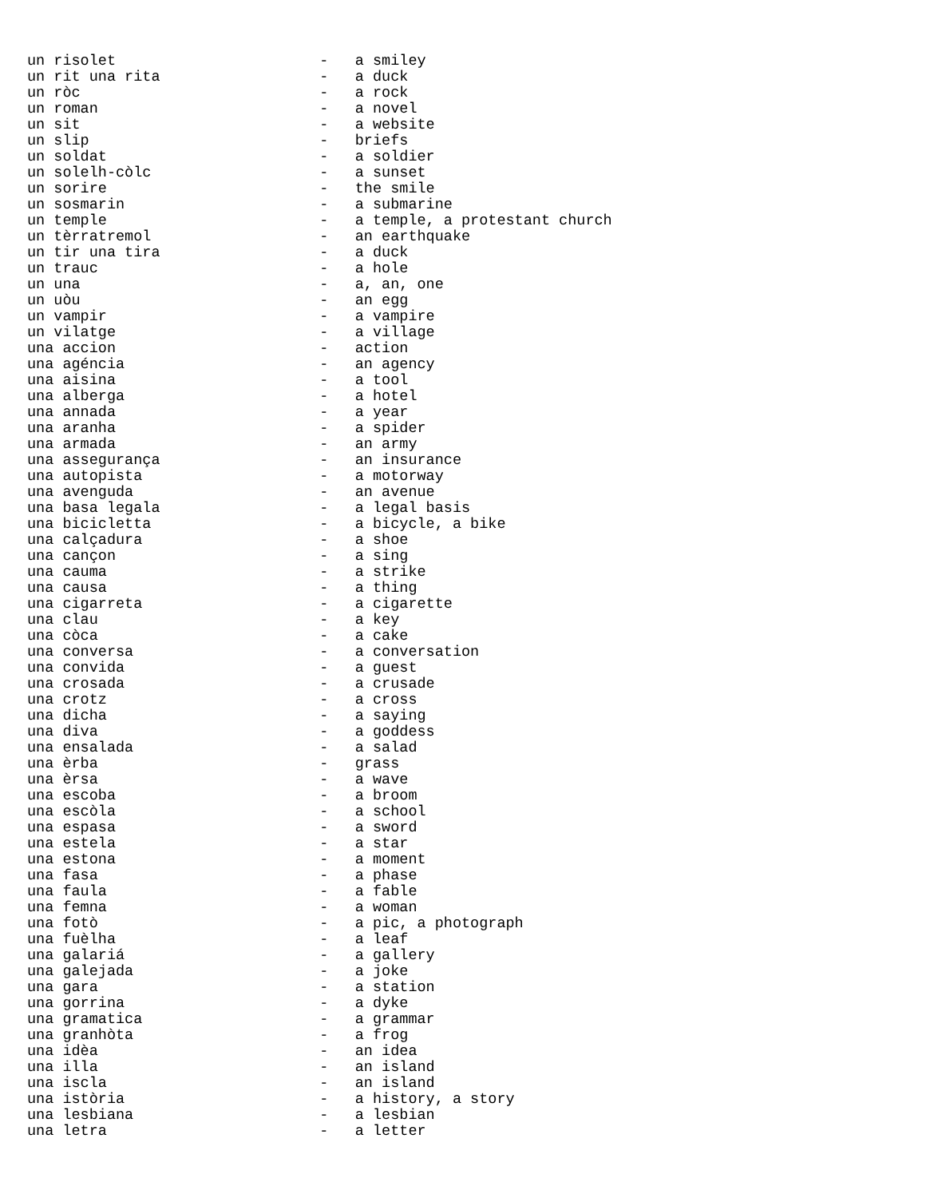un risolet                       -   a smiley
un rit una rita                  -   a duck
un ròc                           -   a rock
un roman                         -   a novel
un sit                           -   a website
un slip                          -   briefs
un soldat                        -   a soldier
un solelh-còlc                   -   a sunset
un sorire                        -   the smile
un sosmarin                      -   a submarine
un temple                        -   a temple, a protestant church
un tèrratremol                   -   an earthquake
un tir una tira                  -   a duck
un trauc                         -   a hole
un una                           -   a, an, one
un uòu                           -   an egg
un vampir                        -   a vampire
un vilatge                       -   a village
una accion                       -   action
una agéncia                      -   an agency
una aisina                       -   a tool
una alberga                      -   a hotel
una annada                       -   a year
una aranha                       -   a spider
una armada                       -   an army
una assegurança                  -   an insurance
una autopista                    -   a motorway
una avenguda                     -   an avenue
una basa legala                  -   a legal basis
una bicicletta                   -   a bicycle, a bike
una calçadura                    -   a shoe
una cançon                       -   a sing
una cauma                        -   a strike
una causa                        -   a thing
una cigarreta                    -   a cigarette
una clau                         -   a key
una còca                         -   a cake
una conversa                     -   a conversation
una convida                      -   a guest
una crosada                      -   a crusade
una crotz                        -   a cross
una dicha                        -   a saying
una diva                         -   a goddess
una ensalada                     -   a salad
una èrba                         -   grass
una èrsa                         -   a wave
una escoba                       -   a broom
una escòla                       -   a school
una espasa                       -   a sword
una estela                       -   a star
una estona                       -   a moment
una fasa                         -   a phase
una faula                        -   a fable
una femna                        -   a woman
una fotò                         -   a pic, a photograph
una fuèlha                       -   a leaf
una galariá                      -   a gallery
una galejada                     -   a joke
una gara                         -   a station
una gorrina                      -   a dyke
una gramatica                    -   a grammar
una granhòta                     -   a frog
una idèa                         -   an idea
una illa                         -   an island
una iscla                        -   an island
una istòria                      -   a history, a story
una lesbiana                     -   a lesbian
una letra                        -   a letter